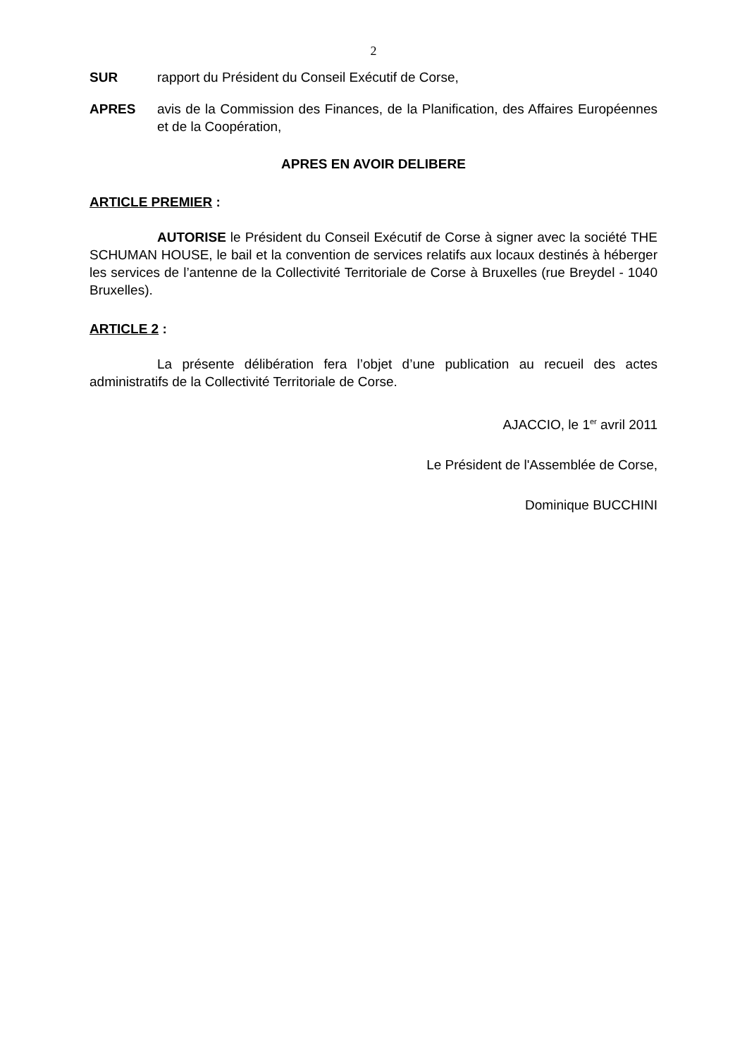2
SUR rapport du Président du Conseil Exécutif de Corse,
APRES avis de la Commission des Finances, de la Planification, des Affaires Européennes et de la Coopération,
APRES EN AVOIR DELIBERE
ARTICLE PREMIER :
AUTORISE le Président du Conseil Exécutif de Corse à signer avec la société THE SCHUMAN HOUSE, le bail et la convention de services relatifs aux locaux destinés à héberger les services de l’antenne de la Collectivité Territoriale de Corse à Bruxelles (rue Breydel - 1040 Bruxelles).
ARTICLE 2 :
La présente délibération fera l’objet d’une publication au recueil des actes administratifs de la Collectivité Territoriale de Corse.
AJACCIO, le 1<sup>er</sup> avril 2011
Le Président de l'Assemblée de Corse,
Dominique BUCCHINI